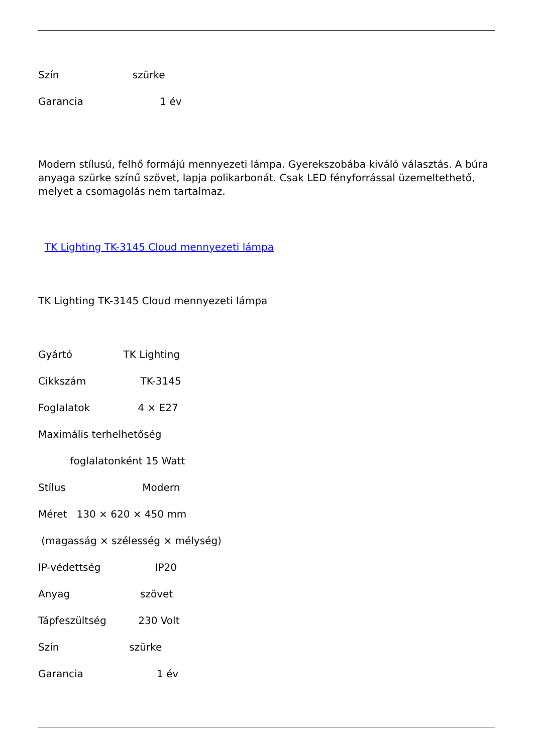Szín szürke
Garancia 1 év
Modern stílusú, felhő formájú mennyezeti lámpa. Gyerekszobába kiváló választás. A búra anyaga szürke színű szövet, lapja polikarbonát. Csak LED fényforrással üzemeltethető, melyet a csomagolás nem tartalmaz.
TK Lighting TK-3145 Cloud mennyezeti lámpa
TK Lighting TK-3145 Cloud mennyezeti lámpa
Gyártó TK Lighting
Cikkszám TK-3145
Foglalatok 4 × E27
Maximális terhelhetőség
foglalatonként 15 Watt
Stílus Modern
Méret 130 × 620 × 450 mm
(magasság × szélesség × mélység)
IP-védettség IP20
Anyag szövet
Tápfeszültség 230 Volt
Szín szürke
Garancia 1 év